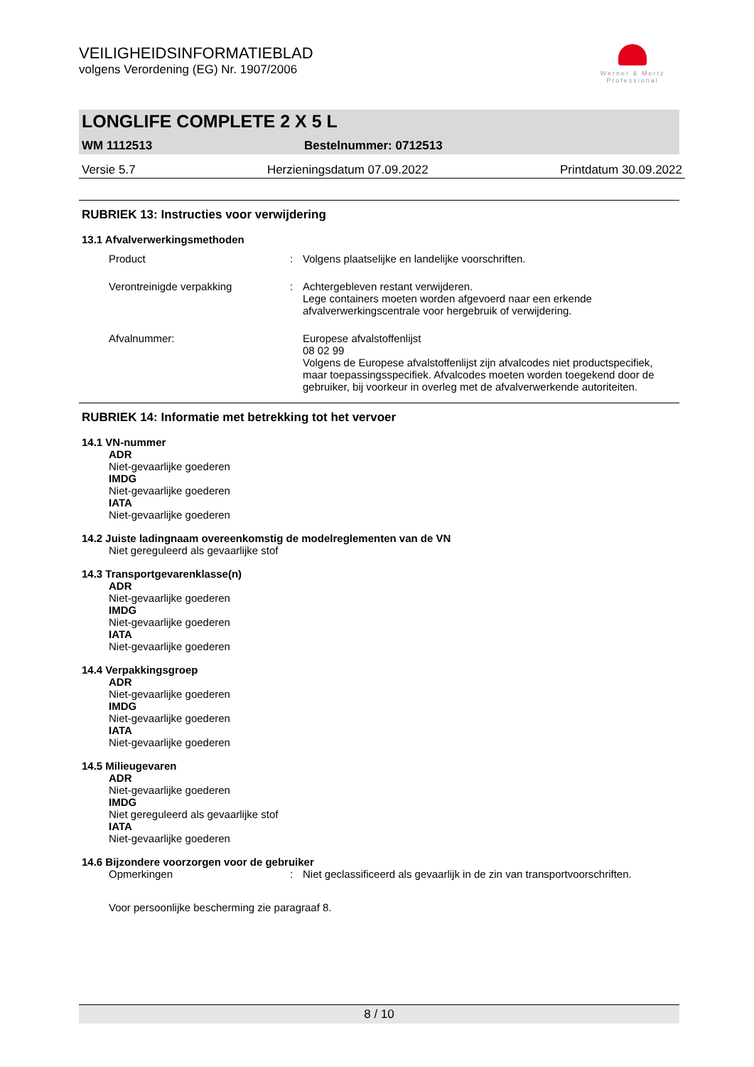Werner & Mertz
Professional
VEILIGHEIDSINFORMATIEBLAD
volgens Verordening (EG) Nr. 1907/2006
LONGLIFE COMPLETE 2 X 5 L
WM 1112513 Bestelnummer: 0712513
Versie 5.7 Herzieningsdatum 07.09.2022 Printdatum 30.09.2022
RUBRIEK 13: Instructies voor verwijdering
13.1 Afvalverwerkingsmethoden
Product: Volgens plaatselijke en landelijke voorschriften.
Verontreinigde verpakking: Achtergebleven restant verwijderen.
Lege containers moeten worden afgevoerd naar een erkende afvalverwerkingscentrale voor hergebruik of verwijdering.
Afvalnummer: Europese afvalstoffenlijst
08 02 99
Volgens de Europese afvalstoffenlijst zijn afvalcodes niet productspecifiek, maar toepassingsspecifiek. Afvalcodes moeten worden toegekend door de gebruiker, bij voorkeur in overleg met de afvalverwerkende autoriteiten.
RUBRIEK 14: Informatie met betrekking tot het vervoer
14.1 VN-nummer
ADR
Niet-gevaarlijke goederen
IMDG
Niet-gevaarlijke goederen
IATA
Niet-gevaarlijke goederen
14.2 Juiste ladingnaam overeenkomstig de modelreglementen van de VN
Niet gereguleerd als gevaarlijke stof
14.3 Transportgevarenklasse(n)
ADR
Niet-gevaarlijke goederen
IMDG
Niet-gevaarlijke goederen
IATA
Niet-gevaarlijke goederen
14.4 Verpakkingsgroep
ADR
Niet-gevaarlijke goederen
IMDG
Niet-gevaarlijke goederen
IATA
Niet-gevaarlijke goederen
14.5 Milieugevaren
ADR
Niet-gevaarlijke goederen
IMDG
Niet gereguleerd als gevaarlijke stof
IATA
Niet-gevaarlijke goederen
14.6 Bijzondere voorzorgen voor de gebruiker
Opmerkingen: Niet geclassificeerd als gevaarlijk in de zin van transportvoorschriften.
Voor persoonlijke bescherming zie paragraaf 8.
8 / 10